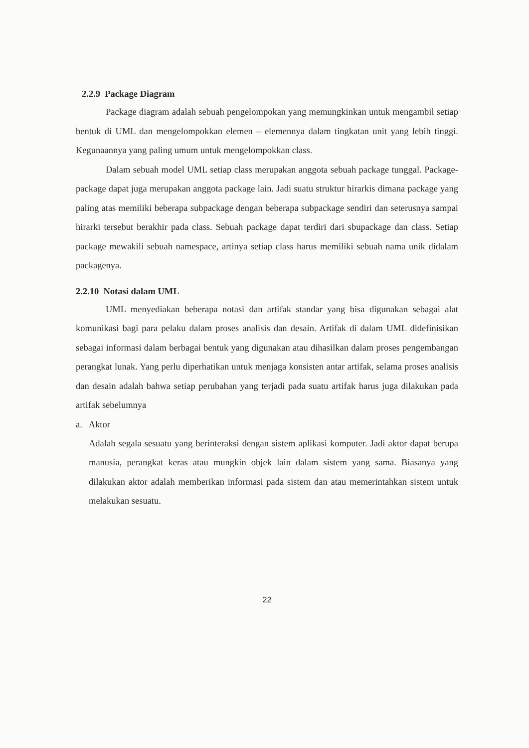2.2.9 Package Diagram
Package diagram adalah sebuah pengelompokan yang memungkinkan untuk mengambil setiap bentuk di UML dan mengelompokkan elemen – elemennya dalam tingkatan unit yang lebih tinggi. Kegunaannya yang paling umum untuk mengelompokkan class.
Dalam sebuah model UML setiap class merupakan anggota sebuah package tunggal. Package- package dapat juga merupakan anggota package lain. Jadi suatu struktur hirarkis dimana package yang paling atas memiliki beberapa subpackage dengan beberapa subpackage sendiri dan seterusnya sampai hirarki tersebut berakhir pada class. Sebuah package dapat terdiri dari sbupackage dan class. Setiap package mewakili sebuah namespace, artinya setiap class harus memiliki sebuah nama unik didalam packagenya.
2.2.10 Notasi dalam UML
UML menyediakan beberapa notasi dan artifak standar yang bisa digunakan sebagai alat komunikasi bagi para pelaku dalam proses analisis dan desain. Artifak di dalam UML didefinisikan sebagai informasi dalam berbagai bentuk yang digunakan atau dihasilkan dalam proses pengembangan perangkat lunak. Yang perlu diperhatikan untuk menjaga konsisten antar artifak, selama proses analisis dan desain adalah bahwa setiap perubahan yang terjadi pada suatu artifak harus juga dilakukan pada artifak sebelumnya
a. Aktor
Adalah segala sesuatu yang berinteraksi dengan sistem aplikasi komputer. Jadi aktor dapat berupa manusia, perangkat keras atau mungkin objek lain dalam sistem yang sama. Biasanya yang dilakukan aktor adalah memberikan informasi pada sistem dan atau memerintahkan sistem untuk melakukan sesuatu.
22